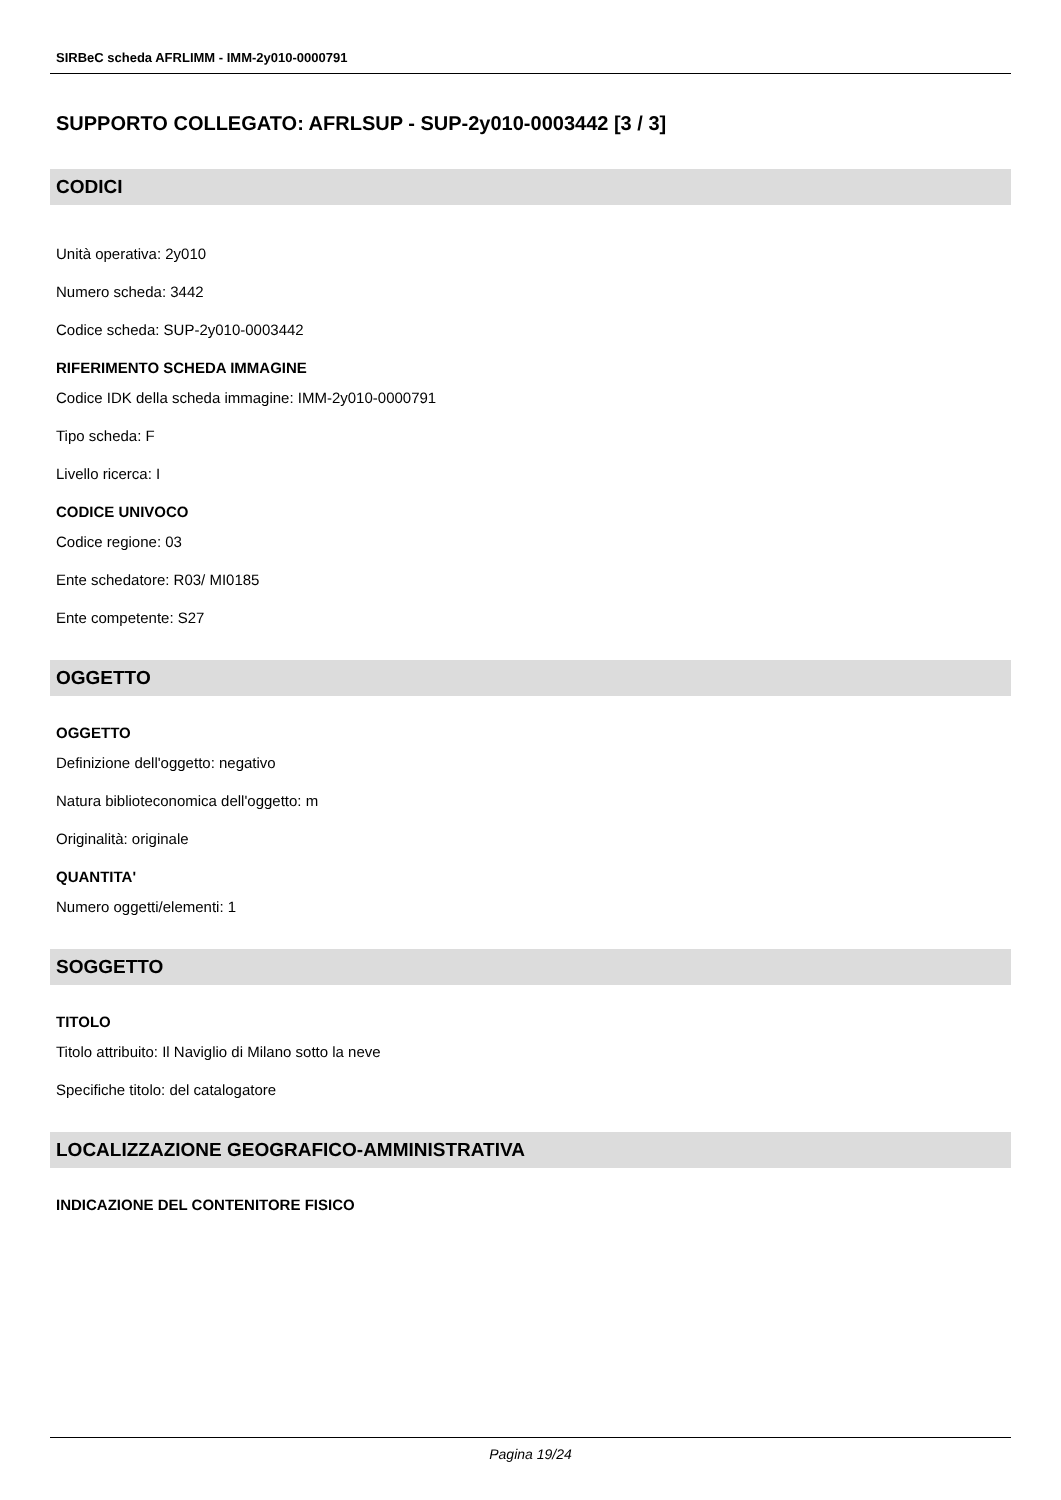SIRBeC scheda AFRLIMM - IMM-2y010-0000791
SUPPORTO COLLEGATO: AFRLSUP - SUP-2y010-0003442 [3 / 3]
CODICI
Unità operativa: 2y010
Numero scheda: 3442
Codice scheda: SUP-2y010-0003442
RIFERIMENTO SCHEDA IMMAGINE
Codice IDK della scheda immagine: IMM-2y010-0000791
Tipo scheda: F
Livello ricerca: I
CODICE UNIVOCO
Codice regione: 03
Ente schedatore: R03/ MI0185
Ente competente: S27
OGGETTO
OGGETTO
Definizione dell'oggetto: negativo
Natura biblioteconomica dell'oggetto: m
Originalità: originale
QUANTITA'
Numero oggetti/elementi: 1
SOGGETTO
TITOLO
Titolo attribuito: Il Naviglio di Milano sotto la neve
Specifiche titolo: del catalogatore
LOCALIZZAZIONE GEOGRAFICO-AMMINISTRATIVA
INDICAZIONE DEL CONTENITORE FISICO
Pagina 19/24